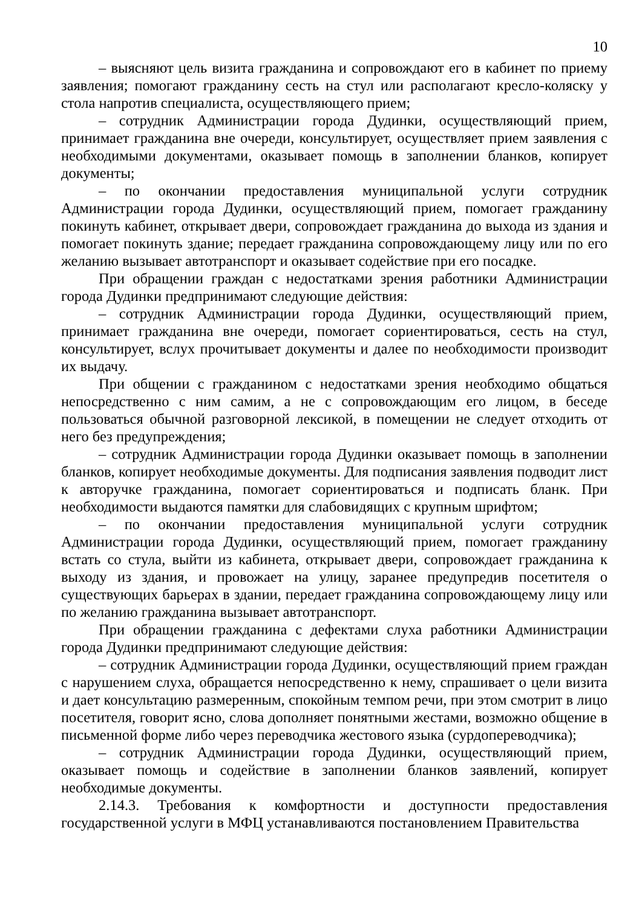10
– выясняют цель визита гражданина и сопровождают его в кабинет по приему заявления; помогают гражданину сесть на стул или располагают кресло-коляску у стола напротив специалиста, осуществляющего прием;
– сотрудник Администрации города Дудинки, осуществляющий прием, принимает гражданина вне очереди, консультирует, осуществляет прием заявления с необходимыми документами, оказывает помощь в заполнении бланков, копирует документы;
– по окончании предоставления муниципальной услуги сотрудник Администрации города Дудинки, осуществляющий прием, помогает гражданину покинуть кабинет, открывает двери, сопровождает гражданина до выхода из здания и помогает покинуть здание; передает гражданина сопровождающему лицу или по его желанию вызывает автотранспорт и оказывает содействие при его посадке.
При обращении граждан с недостатками зрения работники Администрации города Дудинки предпринимают следующие действия:
– сотрудник Администрации города Дудинки, осуществляющий прием, принимает гражданина вне очереди, помогает сориентироваться, сесть на стул, консультирует, вслух прочитывает документы и далее по необходимости производит их выдачу.
При общении с гражданином с недостатками зрения необходимо общаться непосредственно с ним самим, а не с сопровождающим его лицом, в беседе пользоваться обычной разговорной лексикой, в помещении не следует отходить от него без предупреждения;
– сотрудник Администрации города Дудинки оказывает помощь в заполнении бланков, копирует необходимые документы. Для подписания заявления подводит лист к авторучке гражданина, помогает сориентироваться и подписать бланк. При необходимости выдаются памятки для слабовидящих с крупным шрифтом;
– по окончании предоставления муниципальной услуги сотрудник Администрации города Дудинки, осуществляющий прием, помогает гражданину встать со стула, выйти из кабинета, открывает двери, сопровождает гражданина к выходу из здания, и провожает на улицу, заранее предупредив посетителя о существующих барьерах в здании, передает гражданина сопровождающему лицу или по желанию гражданина вызывает автотранспорт.
При обращении гражданина с дефектами слуха работники Администрации города Дудинки предпринимают следующие действия:
– сотрудник Администрации города Дудинки, осуществляющий прием граждан с нарушением слуха, обращается непосредственно к нему, спрашивает о цели визита и дает консультацию размеренным, спокойным темпом речи, при этом смотрит в лицо посетителя, говорит ясно, слова дополняет понятными жестами, возможно общение в письменной форме либо через переводчика жестового языка (сурдопереводчика);
– сотрудник Администрации города Дудинки, осуществляющий прием, оказывает помощь и содействие в заполнении бланков заявлений, копирует необходимые документы.
2.14.3. Требования к комфортности и доступности предоставления государственной услуги в МФЦ устанавливаются постановлением Правительства